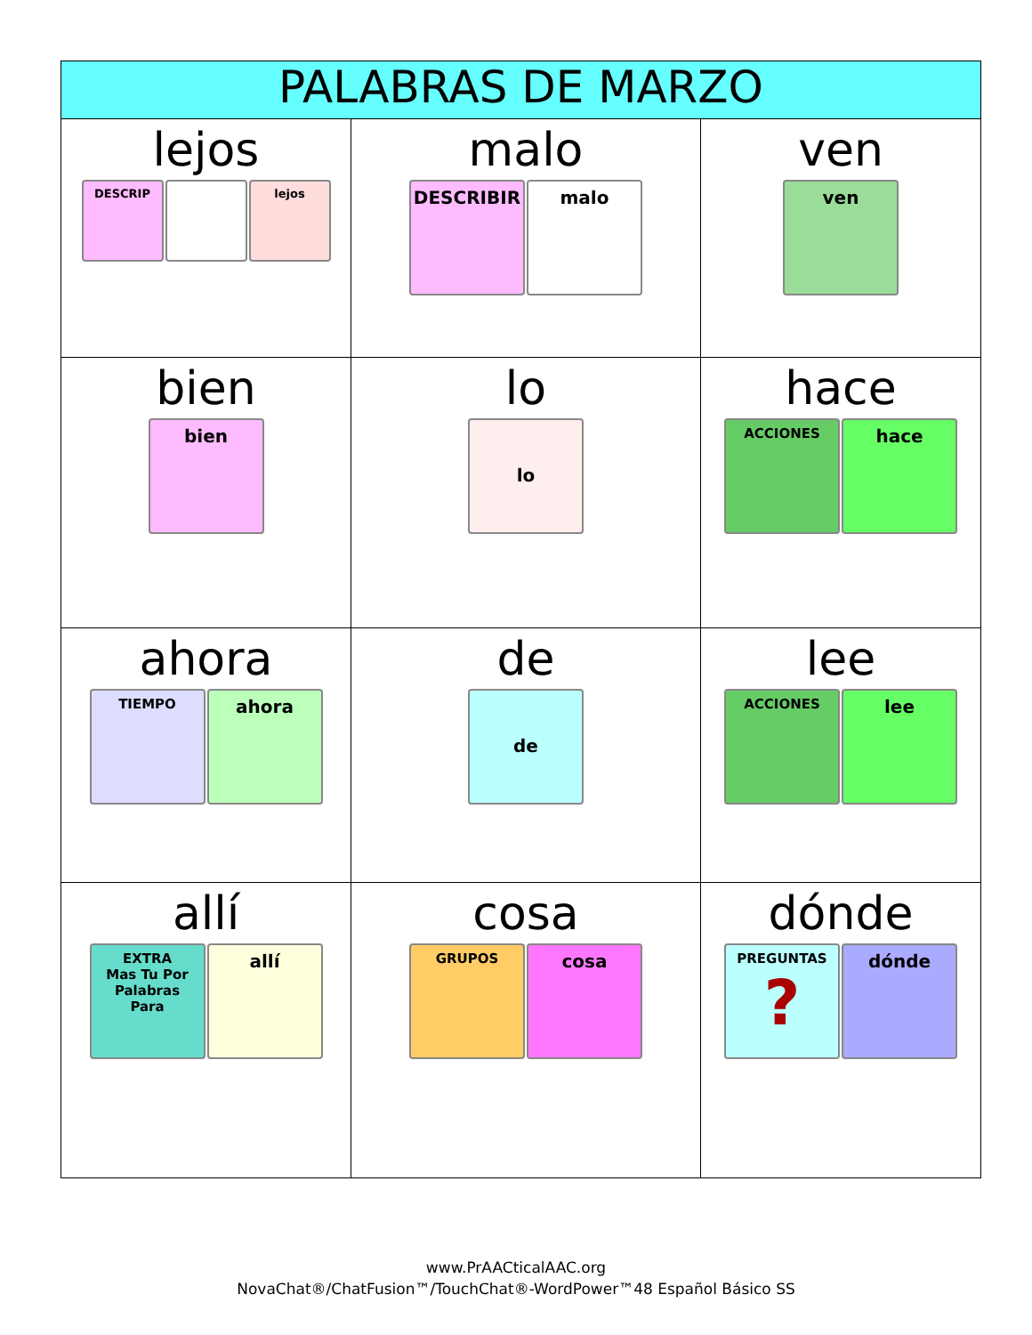| PALABRAS DE MARZO | | |
| --- | --- | --- |
| lejos DESCRIP lejos | malo DESCRIBIR malo | ven ven |
| bien bien | lo lo | hace ACCIONES hace |
| ahora TIEMPO ahora | de de | lee ACCIONES lee |
| allí EXTRA Mas Tu Por Palabras Para allí | cosa GRUPOS cosa | dónde PREGUNTAS ? dónde |
www.PrAACticalAAC.org
NovaChat®/ChatFusion™/TouchChat®-WordPower™48 Español Básico SS